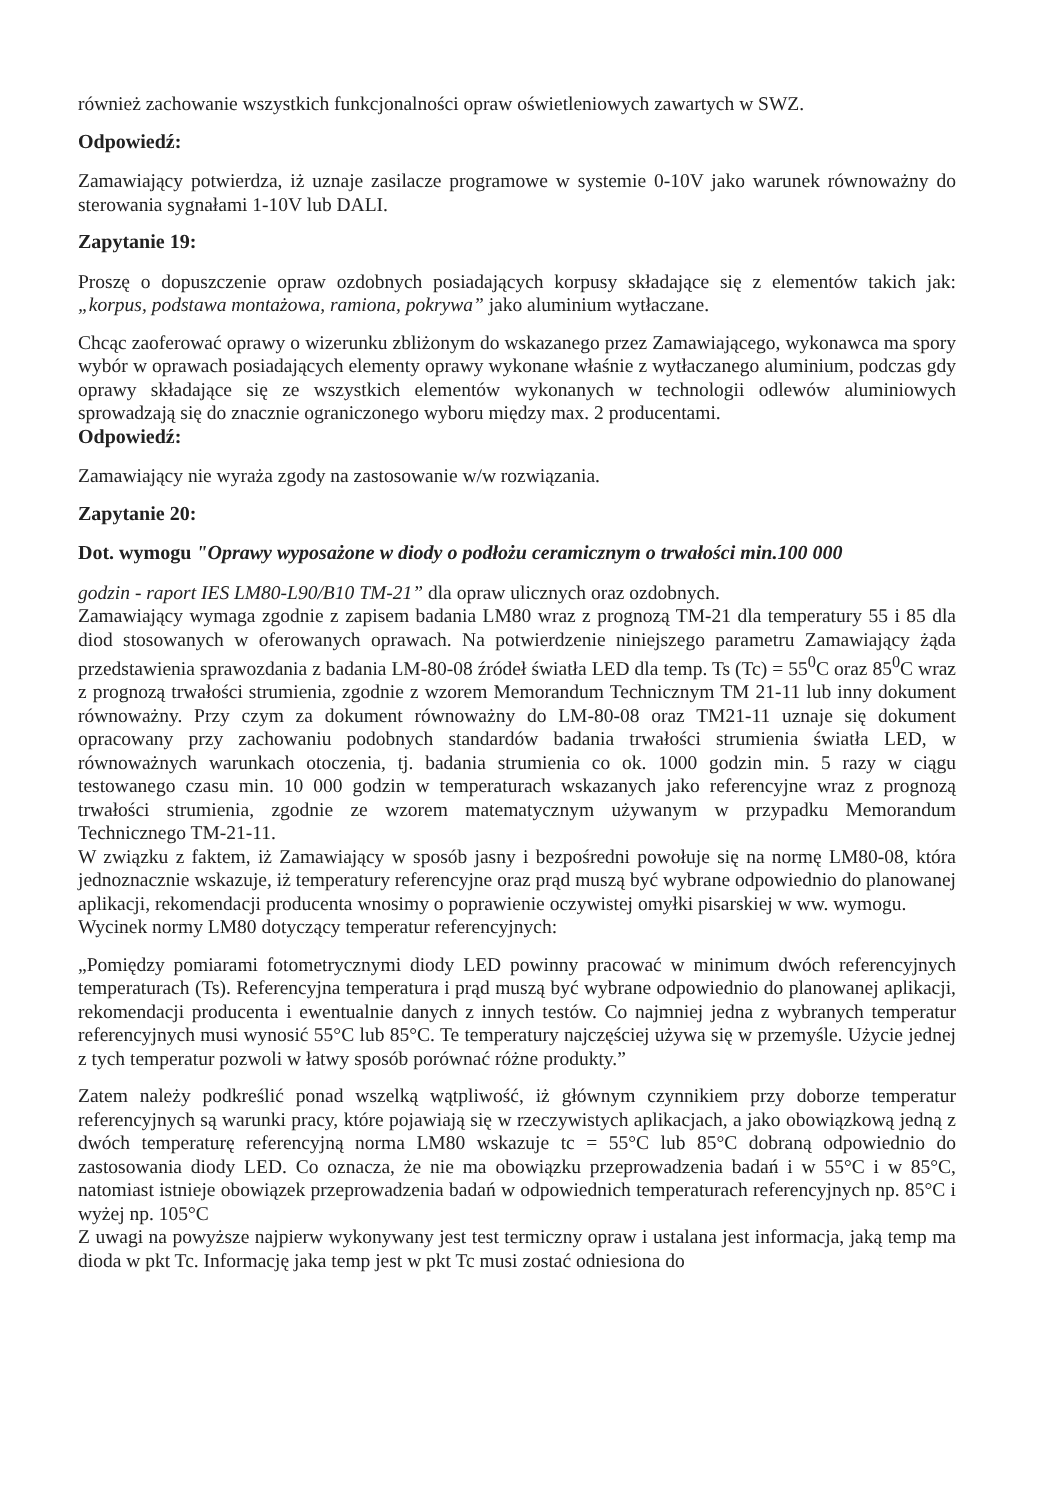również zachowanie wszystkich funkcjonalności opraw oświetleniowych zawartych w SWZ.
Odpowiedź:
Zamawiający potwierdza, iż uznaje zasilacze programowe w systemie 0-10V jako warunek równoważny do sterowania sygnałami 1-10V lub DALI.
Zapytanie 19:
Proszę o dopuszczenie opraw ozdobnych posiadających korpusy składające się z elementów takich jak: „korpus, podstawa montażowa, ramiona, pokrywa” jako aluminium wytłaczane.
Chcąc zaoferować oprawy o wizerunku zbliżonym do wskazanego przez Zamawiającego, wykonawca ma spory wybór w oprawach posiadających elementy oprawy wykonane właśnie z wytłaczanego aluminium, podczas gdy oprawy składające się ze wszystkich elementów wykonanych w technologii odlewów aluminiowych sprowadzają się do znacznie ograniczonego wyboru między max. 2 producentami.
Odpowiedź:
Zamawiający nie wyraża zgody na zastosowanie w/w rozwiązania.
Zapytanie 20:
Dot. wymogu "Oprawy wyposażone w diody o podłożu ceramicznym o trwałości min.100 000
godzin - raport IES LM80-L90/B10 TM-21” dla opraw ulicznych oraz ozdobnych.
Zamawiający wymaga zgodnie z zapisem badania LM80 wraz z prognozą TM-21 dla temperatury 55 i 85 dla diod stosowanych w oferowanych oprawach. Na potwierdzenie niniejszego parametru Zamawiający żąda przedstawienia sprawozdania z badania LM-80-08 źródeł światła LED dla temp. Ts (Tc) = 55<sup>0</sup>C oraz 85<sup>0</sup>C wraz z prognozą trwałości strumienia, zgodnie z wzorem Memorandum Technicznym TM 21-11 lub inny dokument równoważny. Przy czym za dokument równoważny do LM-80-08 oraz TM21-11 uznaje się dokument opracowany przy zachowaniu podobnych standardów badania trwałości strumienia światła LED, w równoważnych warunkach otoczenia, tj. badania strumienia co ok. 1000 godzin min. 5 razy w ciągu testowanego czasu min. 10 000 godzin w temperaturach wskazanych jako referencyjne wraz z prognozą trwałości strumienia, zgodnie ze wzorem matematycznym używanym w przypadku Memorandum Technicznego TM-21-11.
W związku z faktem, iż Zamawiający w sposób jasny i bezpośredni powołuje się na normę LM80-08, która jednoznacznie wskazuje, iż temperatury referencyjne oraz prąd muszą być wybrane odpowiednio do planowanej aplikacji, rekomendacji producenta wnosimy o poprawienie oczywistej omyłki pisarskiej w ww. wymogu.
Wycinek normy LM80 dotyczący temperatur referencyjnych:
„Pomiędzy pomiarami fotometrycznymi diody LED powinny pracować w minimum dwóch referencyjnych temperaturach (Ts). Referencyjna temperatura i prąd muszą być wybrane odpowiednio do planowanej aplikacji, rekomendacji producenta i ewentualnie danych z innych testów. Co najmniej jedna z wybranych temperatur referencyjnych musi wynosić 55°C lub 85°C. Te temperatury najczęściej używa się w przemyśle. Użycie jednej z tych temperatur pozwoli w łatwy sposób porównać różne produkty.”
Zatem należy podkreślić ponad wszelką wątpliwość, iż głównym czynnikiem przy doborze temperatur referencyjnych są warunki pracy, które pojawiają się w rzeczywistych aplikacjach, a jako obowiązkową jedną z dwóch temperaturę referencyjną norma LM80 wskazuje tc = 55°C lub 85°C dobraną odpowiednio do zastosowania diody LED. Co oznacza, że nie ma obowiązku przeprowadzenia badań i w 55°C i w 85°C, natomiast istnieje obowiązek przeprowadzenia badań w odpowiednich temperaturach referencyjnych np. 85°C i wyżej np. 105°C
Z uwagi na powyższe najpierw wykonywany jest test termiczny opraw i ustalana jest informacja, jaką temp ma dioda w pkt Tc. Informację jaka temp jest w pkt Tc musi zostać odniesiona do